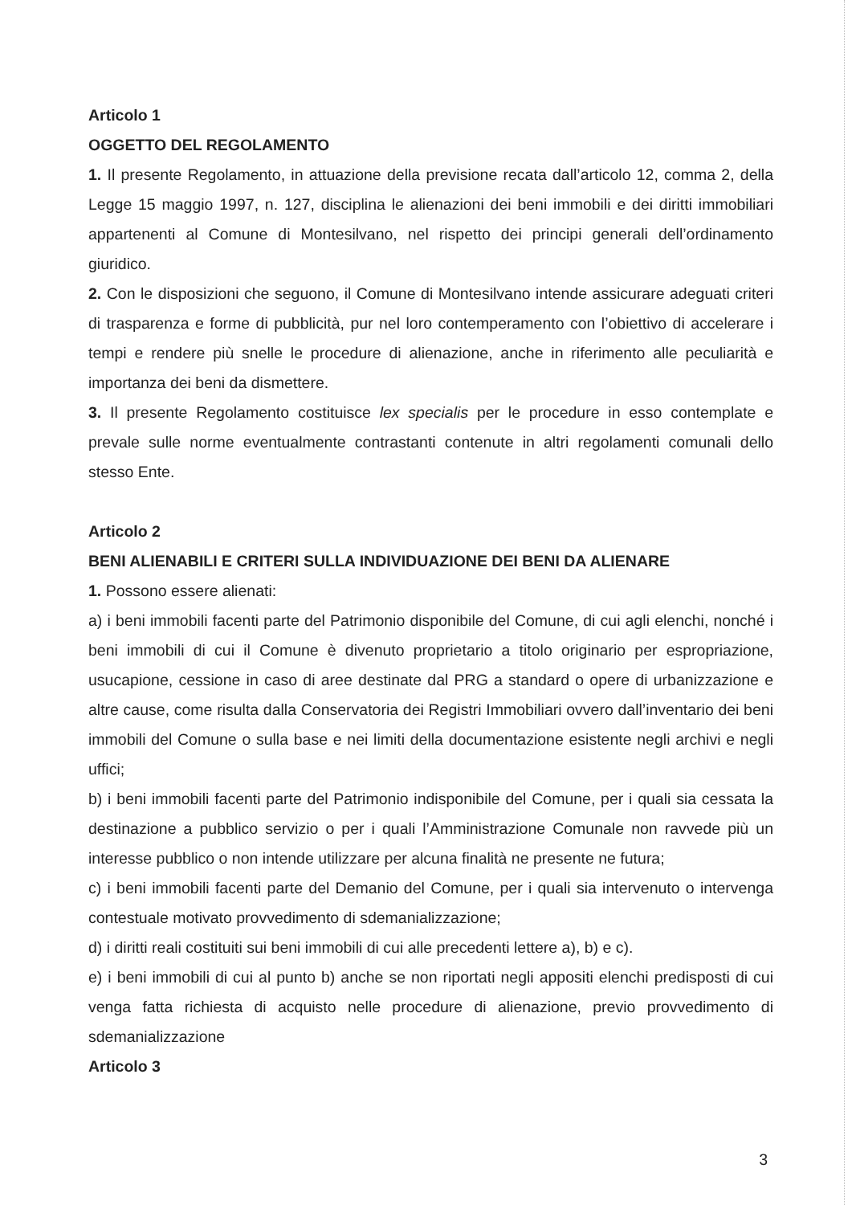Articolo 1
OGGETTO DEL REGOLAMENTO
1. Il presente Regolamento, in attuazione della previsione recata dall’articolo 12, comma 2, della Legge 15 maggio 1997, n. 127, disciplina le alienazioni dei beni immobili e dei diritti immobiliari appartenenti al Comune di Montesilvano, nel rispetto dei principi generali dell’ordinamento giuridico.
2. Con le disposizioni che seguono, il Comune di Montesilvano intende assicurare adeguati criteri di trasparenza e forme di pubblicità, pur nel loro contemperamento con l’obiettivo di accelerare i tempi e rendere più snelle le procedure di alienazione, anche in riferimento alle peculiarità e importanza dei beni da dismettere.
3. Il presente Regolamento costituisce lex specialis per le procedure in esso contemplate e prevale sulle norme eventualmente contrastanti contenute in altri regolamenti comunali dello stesso Ente.
Articolo 2
BENI ALIENABILI E CRITERI SULLA INDIVIDUAZIONE DEI BENI DA ALIENARE
1. Possono essere alienati:
a) i beni immobili facenti parte del Patrimonio disponibile del Comune, di cui agli elenchi, nonché i beni immobili di cui il Comune è divenuto proprietario a titolo originario per espropriazione, usucapione, cessione in caso di aree destinate dal PRG a standard o opere di urbanizzazione e altre cause, come risulta dalla Conservatoria dei Registri Immobiliari ovvero dall’inventario dei beni immobili del Comune o sulla base e nei limiti della documentazione esistente negli archivi e negli uffici;
b) i beni immobili facenti parte del Patrimonio indisponibile del Comune, per i quali sia cessata la destinazione a pubblico servizio o per i quali l’Amministrazione Comunale non ravvede più un interesse pubblico o non intende utilizzare per alcuna finalità ne presente ne futura;
c) i beni immobili facenti parte del Demanio del Comune, per i quali sia intervenuto o intervenga contestuale motivato provvedimento di sdemanializzazione;
d) i diritti reali costituiti sui beni immobili di cui alle precedenti lettere a), b) e c).
e) i beni immobili di cui al punto b) anche se non riportati negli appositi elenchi predisposti di cui venga fatta richiesta di acquisto nelle procedure di alienazione, previo provvedimento di sdemanializzazione
Articolo 3
3